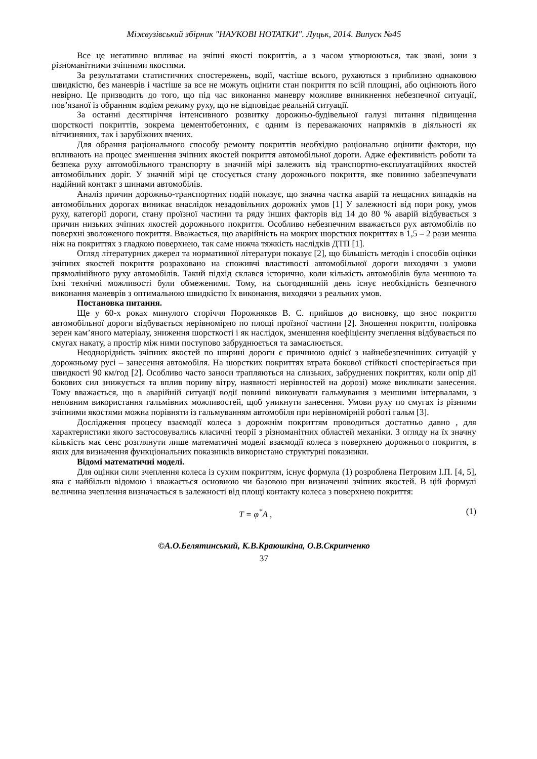Міжвузівський збірник "НАУКОВІ НОТАТКИ". Луцьк, 2014. Випуск №45
Все це негативно впливає на зчіпні якості покриттів, а з часом утворюються, так звані, зони з різноманітними зчіпними якостями.
За результатами статистичних спостережень, водії, частіше всього, рухаються з приблизно однаковою швидкістю, без маневрів і частіше за все не можуть оцінити стан покриття по всій площині, або оцінюють його невірно. Це призводить до того, що під час виконання маневру можливе виникнення небезпечної ситуації, пов’язаної із обранням водієм режиму руху, що не відповідає реальній ситуації.
За останні десятиріччя інтенсивного розвитку дорожньо-будівельної галузі питання підвищення шорсткості покриттів, зокрема цементобетонних, є одним із переважаючих напрямків в діяльності як вітчизняних, так і зарубіжних вчених.
Для обрання раціонального способу ремонту покриттів необхідно раціонально оцінити фактори, що впливають на процес зменшення зчіпних якостей покриття автомобільної дороги. Адже ефективність роботи та безпека руху автомобільного транспорту в значній мірі залежить від транспортно-експлуатаційних якостей автомобільних доріг. У значній мірі це стосується стану дорожнього покриття, яке повинно забезпечувати надійний контакт з шинами автомобілів.
Аналіз причин дорожньо-транспортних подій показує, що значна частка аварій та нещасних випадків на автомобільних дорогах виникає внаслідок незадовільних дорожніх умов [1] У залежності від пори року, умов руху, категорії дороги, стану проїзної частини та ряду інших факторів від 14 до 80 % аварій відбувається з причин низьких зчіпних якостей дорожнього покриття. Особливо небезпечним вважається рух автомобілів по поверхні зволоженого покриття. Вважається, що аварійність на мокрих шорстких покриттях в 1,5 – 2 рази менша ніж на покриттях з гладкою поверхнею, так саме нижча тяжкість наслідків ДТП [1].
Огляд літературних джерел та нормативної літератури показує [2], що більшість методів і способів оцінки зчіпних якостей покриття розраховано на споживчі властивості автомобільної дороги виходячи з умови прямолінійного руху автомобілів. Такий підхід склався історично, коли кількість автомобілів була меншою та їхні технічні можливості були обмеженими. Тому, на сьогодняшній день існує необхідність безпечного виконання маневрів з оптимальною швидкістю їх виконання, виходячи з реальних умов.
Постановка питання.
Ще у 60-х роках минулого сторіччя Порожняков В. С. прийшов до висновку, що знос покриття автомобільної дороги відбувається нерівномірно по площі проїзної частини [2]. Зношення покриття, поліровка зерен кам’яного матеріалу, зниження шорсткості і як наслідок, зменшення коефіцієнту зчеплення відбувається по смугах накату, а простір між ними поступово забруднюється та замаслюється.
Неоднорідність зчіпних якостей по ширині дороги є причиною однієї з найнебезпечніших ситуацій у дорожньому русі – занесення автомобіля. На шорстких покриттях втрата бокової стійкості спостерігається при швидкості 90 км/год [2]. Особливо часто заноси трапляються на слизьких, забруднених покриттях, коли опір дії бокових сил знижується та вплив пориву вітру, наявності нерівностей на дорозі) може викликати занесення. Тому вважається, що в аварійній ситуації водії повинні виконувати гальмування з меншими інтервалами, з неповним використання гальмівних можливостей, щоб уникнути занесення. Умови руху по смугах із різними зчіпними якостями можна порівняти із гальмуванням автомобіля при нерівномірній роботі гальм [3].
Дослідження процесу взаємодії колеса з дорожнім покриттям проводиться достатньо давно , для характеристики якого застосовувались класичні теорії з різноманітних областей механіки. З огляду на їх значну кількість має сенс розглянути лише математичні моделі взаємодії колеса з поверхнею дорожнього покриття, в яких для визначення функціональних показників використано структурні показники.
Відомі математичні моделі.
Для оцінки сили зчеплення колеса із сухим покриттям, існує формула (1) розроблена Петровим І.П. [4, 5], яка є найбільш відомою і вважається основною чи базовою при визначенні зчіпних якостей. В цій формулі величина зчеплення визначається в залежності від площі контакту колеса з поверхнею покриття:
T = φ<sup>*</sup>A , (1)
©А.О.Белятинський, К.В.Краюшкіна, О.В.Скрипченко
37